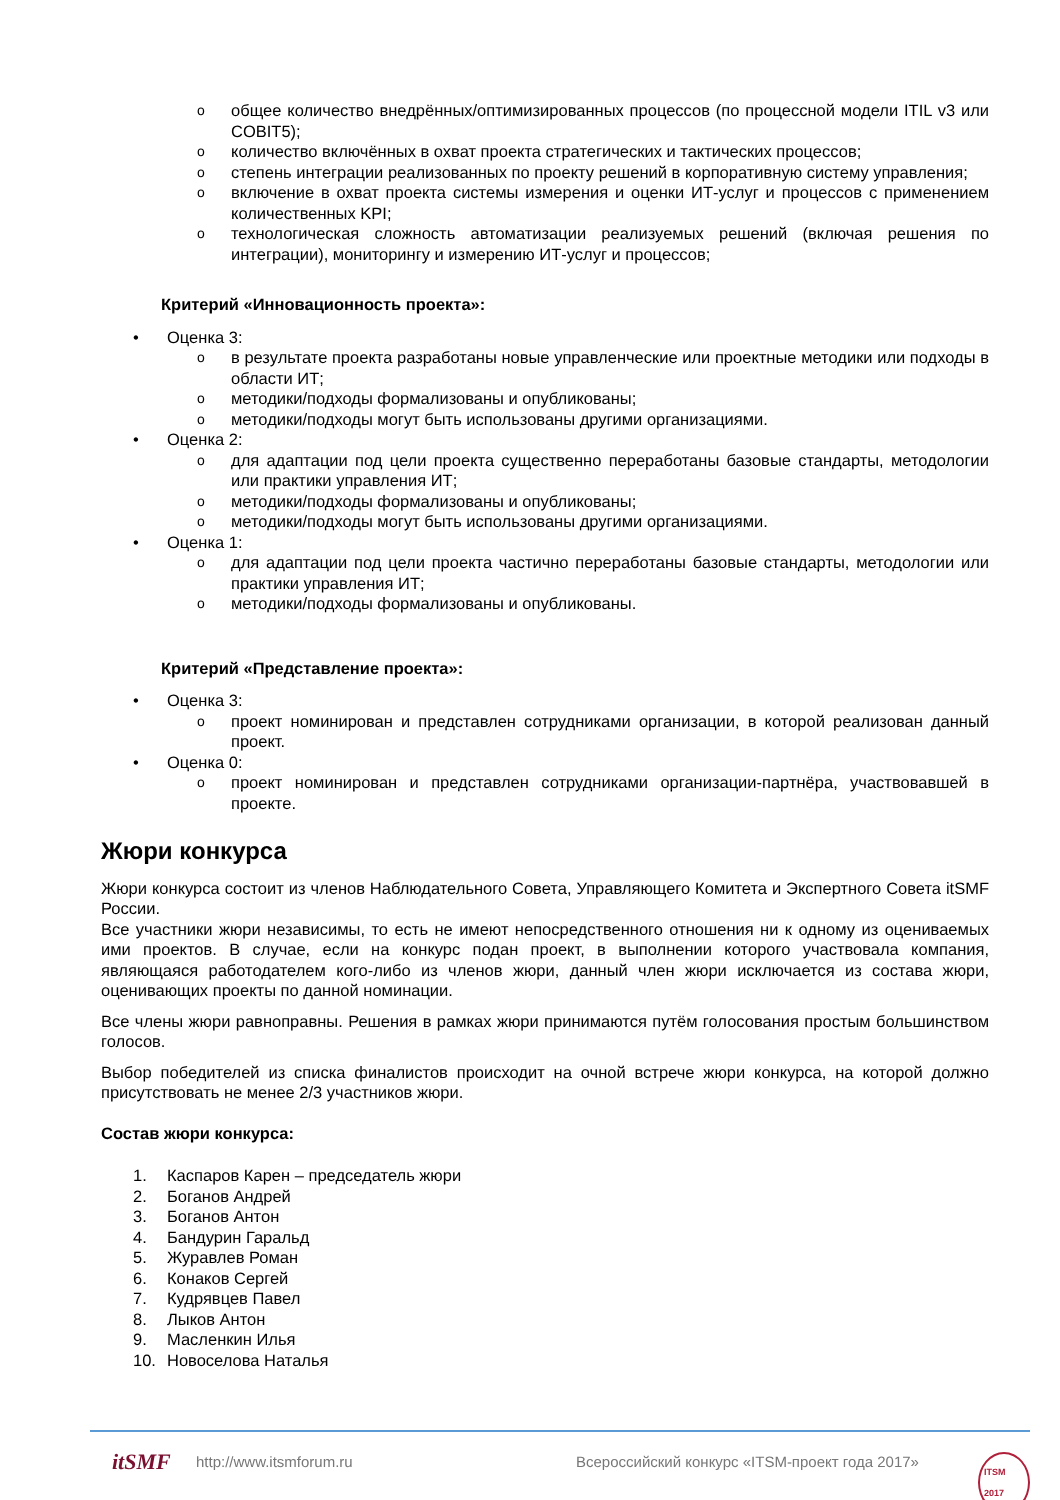oобщее количество внедрённых/оптимизированных процессов (по процессной модели ITIL v3 или COBIT5);
oколичество включённых в охват проекта стратегических и тактических процессов;
oстепень интеграции реализованных по проекту решений в корпоративную систему управления;
oвключение в охват проекта системы измерения и оценки ИТ-услуг и процессов с применением количественных KPI;
oтехнологическая сложность автоматизации реализуемых решений (включая решения по интеграции), мониторингу и измерению ИТ-услуг и процессов;
Критерий «Инновационность проекта»:
• Оценка 3:
oв результате проекта разработаны новые управленческие или проектные методики или подходы в области ИТ;
oметодики/подходы формализованы и опубликованы;
oметодики/подходы могут быть использованы другими организациями.
• Оценка 2:
oдля адаптации под цели проекта существенно переработаны базовые стандарты, методологии или практики управления ИТ;
oметодики/подходы формализованы и опубликованы;
oметодики/подходы могут быть использованы другими организациями.
• Оценка 1:
oдля адаптации под цели проекта частично переработаны базовые стандарты, методологии или практики управления ИТ;
oметодики/подходы формализованы и опубликованы.
Критерий «Представление проекта»:
• Оценка 3:
oпроект номинирован и представлен сотрудниками организации, в которой реализован данный проект.
• Оценка 0:
oпроект номинирован и представлен сотрудниками организации-партнёра, участвовавшей в проекте.
Жюри конкурса
Жюри конкурса состоит из членов Наблюдательного Совета, Управляющего Комитета и Экспертного Совета itSMF России.
Все участники жюри независимы, то есть не имеют непосредственного отношения ни к одному из оцениваемых ими проектов. В случае, если на конкурс подан проект, в выполнении которого участвовала компания, являющаяся работодателем кого-либо из членов жюри, данный член жюри исключается из состава жюри, оценивающих проекты по данной номинации.
Все члены жюри равноправны. Решения в рамках жюри принимаются путём голосования простым большинством голосов.
Выбор победителей из списка финалистов происходит на очной встрече жюри конкурса, на которой должно присутствовать не менее 2/3 участников жюри.
Состав жюри конкурса:
1. Каспаров Карен – председатель жюри
2. Боганов Андрей
3. Боганов Антон
4. Бандурин Гаральд
5. Журавлев Роман
6. Конаков Сергей
7. Кудрявцев Павел
8. Лыков Антон
9. Масленкин Илья
10. Новоселова Наталья
itSMF http://www.itsmforum.ru Всероссийский конкурс «ITSM-проект года 2017» ITSM 2017